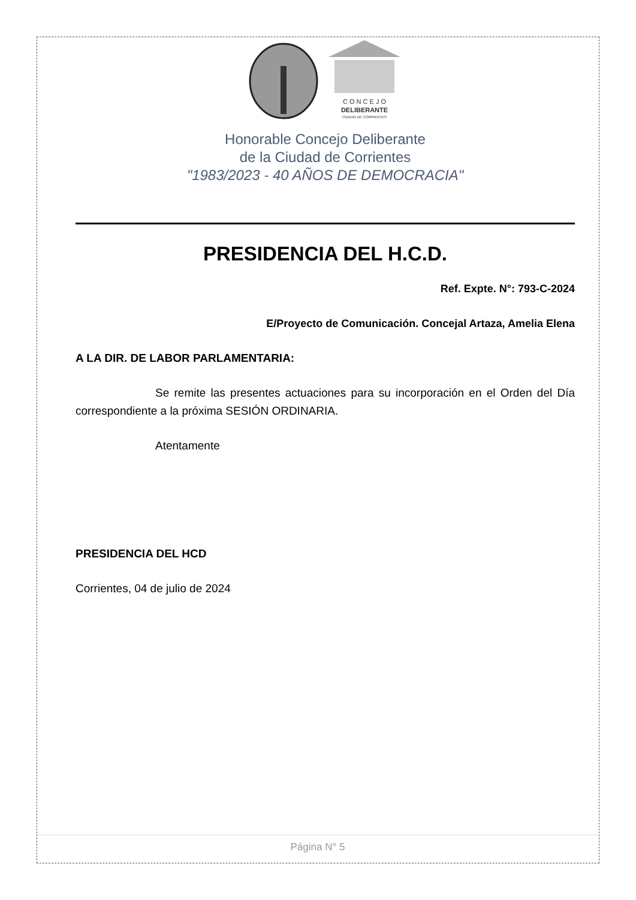C O N C E J O
DELIBERANTE
CIUDAD DE CORRIENTES
Honorable Concejo Deliberante
de la Ciudad de Corrientes
"1983/2023 - 40 AÑOS DE DEMOCRACIA"
PRESIDENCIA DEL H.C.D.
Ref. Expte. N°: 793-C-2024
E/Proyecto de Comunicación. Concejal Artaza, Amelia Elena
A LA DIR. DE LABOR PARLAMENTARIA:
Se remite las presentes actuaciones para su incorporación en el Orden del Día correspondiente a la próxima SESIÓN ORDINARIA.
Atentamente
PRESIDENCIA DEL HCD
Corrientes, 04 de julio de 2024
Página N° 5